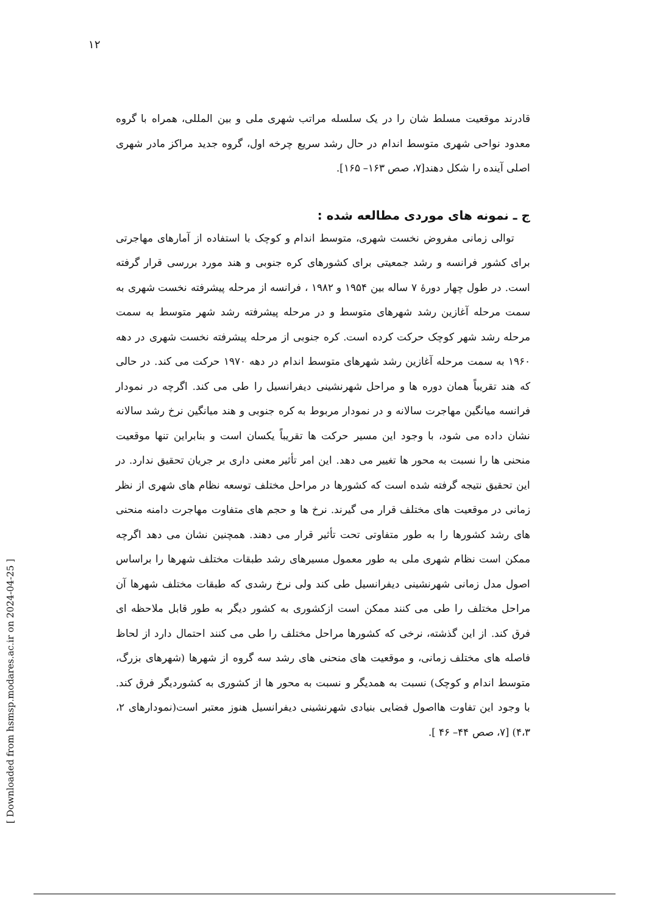۱۲
قادرند موقعیت مسلط شان را در یک سلسله مراتب شهری ملی و بین المللی، همراه با گروه معدود نواحی شهری متوسط اندام در حال رشد سریع چرخه اول، گروه جدید مراکز مادر شهری اصلی آینده را شکل دهند[۷، صص ۱۶۳– ۱۶۵].
ج ـ نمونه های موردی مطالعه شده :
توالی زمانی مفروض نخست شهری، متوسط اندام و کوچک با استفاده از آمارهای مهاجرتی برای کشور فرانسه و رشد جمعیتی برای کشورهای کره جنوبی و هند مورد بررسی قرار گرفته است. در طول چهار دورهٔ ۷ ساله بین ۱۹۵۴ و ۱۹۸۲ ، فرانسه از مرحله پیشرفته نخست شهری به سمت مرحله آغازین رشد شهرهای متوسط و در مرحله پیشرفته رشد شهر متوسط به سمت مرحله رشد شهر کوچک حرکت کرده است. کره جنوبی از مرحله پیشرفته نخست شهری در دهه ۱۹۶۰ به سمت مرحله آغازین رشد شهرهای متوسط اندام در دهه ۱۹۷۰ حرکت می کند. در حالی که هند تقریباً همان دوره ها و مراحل شهرنشینی دیفرانسیل را طی می کند. اگرچه در نمودار فرانسه میانگین مهاجرت سالانه و در نمودار مربوط به کره جنوبی و هند میانگین نرخ رشد سالانه نشان داده می شود، با وجود این مسیر حرکت ها تقریباً یکسان است و بنابراین تنها موقعیت منحنی ها را نسبت به محور ها تغییر می دهد. این امر تأثیر معنی داری بر جریان تحقیق ندارد. در این تحقیق نتیجه گرفته شده است که کشورها در مراحل مختلف توسعه نظام های شهری از نظر زمانی در موقعیت های مختلف قرار می گیرند. نرخ ها و حجم های متفاوت مهاجرت دامنه منحنی های رشد کشورها را به طور متفاوتی تحت تأثیر قرار می دهند. همچنین نشان می دهد اگرچه ممکن است نظام شهری ملی به طور معمول مسیرهای رشد طبقات مختلف شهرها را براساس اصول مدل زمانی شهرنشینی دیفرانسیل طی کند ولی نرخ رشدی که طبقات مختلف شهرها آن مراحل مختلف را طی می کنند ممکن است ازکشوری به کشور دیگر به طور قابل ملاحظه ای فرق کند. از این گذشته، نرخی که کشورها مراحل مختلف را طی می کنند احتمال دارد از لحاظ فاصله های مختلف زمانی، و موقعیت های منحنی های رشد سه گروه از شهرها (شهرهای بزرگ، متوسط اندام و کوچک) نسبت به همدیگر و نسبت به محور ها از کشوری به کشوردیگر فرق کند. با وجود این تفاوت هااصول فضایی بنیادی شهرنشینی دیفرانسیل هنوز معتبر است(نمودارهای ۲، ۴،۳) [۷، صص ۴۴– ۴۶ ].
[ Downloaded from hsmsp.modares.ac.ir on 2024-04-25 ]